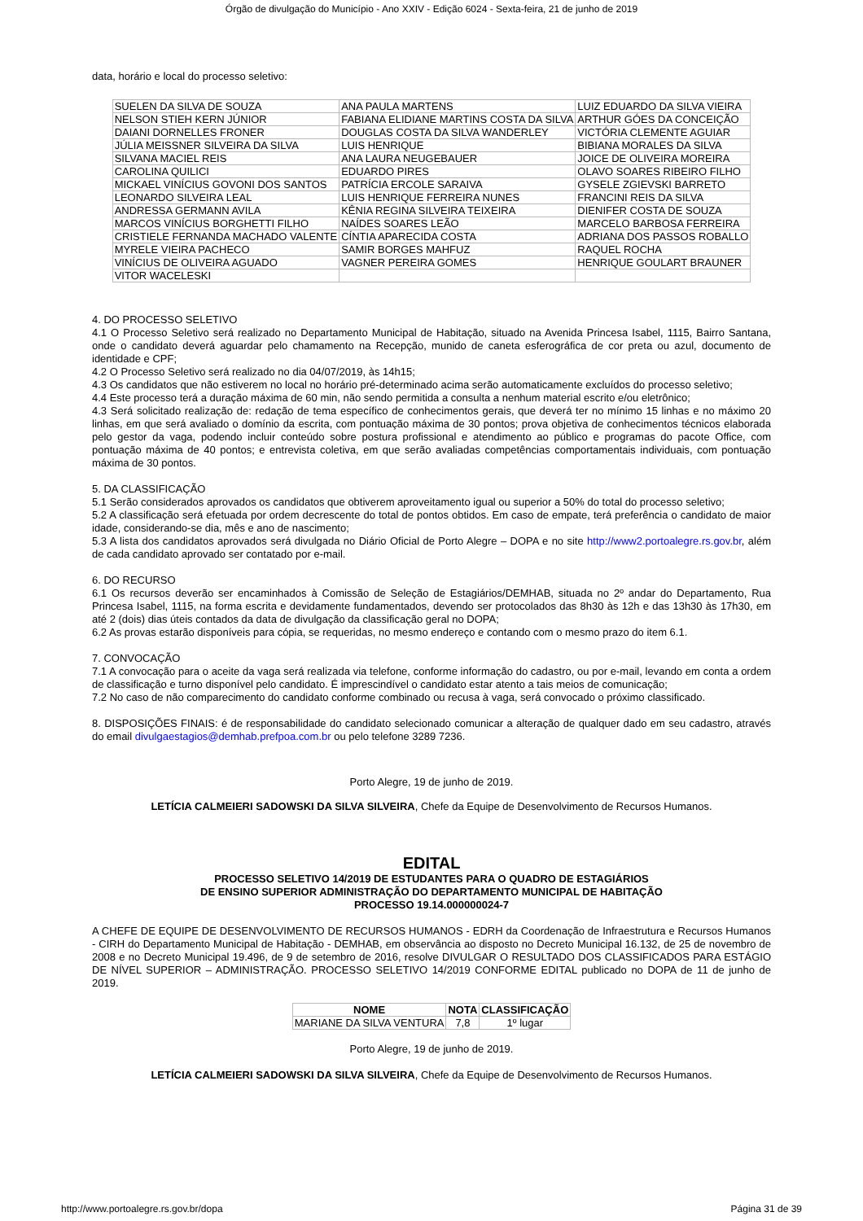Órgão de divulgação do Município - Ano XXIV - Edição 6024 - Sexta-feira, 21 de junho de 2019
data, horário e local do processo seletivo:
| SUELEN DA SILVA DE SOUZA | ANA PAULA MARTENS | LUIZ EDUARDO DA SILVA VIEIRA |
| NELSON STIEH KERN JÚNIOR | FABIANA ELIDIANE MARTINS COSTA DA SILVA | ARTHUR GÓES DA CONCEIÇÃO |
| DAIANI DORNELLES FRONER | DOUGLAS COSTA DA SILVA WANDERLEY | VICTÓRIA CLEMENTE AGUIAR |
| JÚLIA MEISSNER SILVEIRA DA SILVA | LUIS HENRIQUE | BIBIANA MORALES DA SILVA |
| SILVANA MACIEL REIS | ANA LAURA NEUGEBAUER | JOICE DE OLIVEIRA MOREIRA |
| CAROLINA QUILICI | EDUARDO PIRES | OLAVO SOARES RIBEIRO FILHO |
| MICKAEL VINÍCIUS GOVONI DOS SANTOS | PATRÍCIA ERCOLE SARAIVA | GYSELE ZGIEVSKI BARRETO |
| LEONARDO SILVEIRA LEAL | LUIS HENRIQUE FERREIRA NUNES | FRANCINI REIS DA SILVA |
| ANDRESSA GERMANN AVILA | KÊNIA REGINA SILVEIRA TEIXEIRA | DIENIFER COSTA DE SOUZA |
| MARCOS VINÍCIUS BORGHETTI FILHO | NAÍDES SOARES LEÃO | MARCELO BARBOSA FERREIRA |
| CRISTIELE FERNANDA MACHADO VALENTE | CÍNTIA APARECIDA COSTA | ADRIANA DOS PASSOS ROBALLO |
| MYRELE VIEIRA PACHECO | SAMIR BORGES MAHFUZ | RAQUEL ROCHA |
| VINÍCIUS DE OLIVEIRA AGUADO | VAGNER PEREIRA GOMES | HENRIQUE GOULART BRAUNER |
| VITOR WACELESKI | | |
4. DO PROCESSO SELETIVO
4.1 O Processo Seletivo será realizado no Departamento Municipal de Habitação, situado na Avenida Princesa Isabel, 1115, Bairro Santana, onde o candidato deverá aguardar pelo chamamento na Recepção, munido de caneta esferográfica de cor preta ou azul, documento de identidade e CPF;
4.2 O Processo Seletivo será realizado no dia 04/07/2019, às 14h15;
4.3 Os candidatos que não estiverem no local no horário pré-determinado acima serão automaticamente excluídos do processo seletivo;
4.4 Este processo terá a duração máxima de 60 min, não sendo permitida a consulta a nenhum material escrito e/ou eletrônico;
4.3 Será solicitado realização de: redação de tema específico de conhecimentos gerais, que deverá ter no mínimo 15 linhas e no máximo 20 linhas, em que será avaliado o domínio da escrita, com pontuação máxima de 30 pontos; prova objetiva de conhecimentos técnicos elaborada pelo gestor da vaga, podendo incluir conteúdo sobre postura profissional e atendimento ao público e programas do pacote Office, com pontuação máxima de 40 pontos; e entrevista coletiva, em que serão avaliadas competências comportamentais individuais, com pontuação máxima de 30 pontos.
5. DA CLASSIFICAÇÃO
5.1 Serão considerados aprovados os candidatos que obtiverem aproveitamento igual ou superior a 50% do total do processo seletivo;
5.2 A classificação será efetuada por ordem decrescente do total de pontos obtidos. Em caso de empate, terá preferência o candidato de maior idade, considerando-se dia, mês e ano de nascimento;
5.3 A lista dos candidatos aprovados será divulgada no Diário Oficial de Porto Alegre – DOPA e no site http://www2.portoalegre.rs.gov.br, além de cada candidato aprovado ser contatado por e-mail.
6. DO RECURSO
6.1 Os recursos deverão ser encaminhados à Comissão de Seleção de Estagiários/DEMHAB, situada no 2º andar do Departamento, Rua Princesa Isabel, 1115, na forma escrita e devidamente fundamentados, devendo ser protocolados das 8h30 às 12h e das 13h30 às 17h30, em até 2 (dois) dias úteis contados da data de divulgação da classificação geral no DOPA;
6.2 As provas estarão disponíveis para cópia, se requeridas, no mesmo endereço e contando com o mesmo prazo do item 6.1.
7. CONVOCAÇÃO
7.1 A convocação para o aceite da vaga será realizada via telefone, conforme informação do cadastro, ou por e-mail, levando em conta a ordem de classificação e turno disponível pelo candidato. É imprescindível o candidato estar atento a tais meios de comunicação;
7.2 No caso de não comparecimento do candidato conforme combinado ou recusa à vaga, será convocado o próximo classificado.
8. DISPOSIÇÕES FINAIS: é de responsabilidade do candidato selecionado comunicar a alteração de qualquer dado em seu cadastro, através do email divulgaestagios@demhab.prefpoa.com.br ou pelo telefone 3289 7236.
Porto Alegre, 19 de junho de 2019.
LETÍCIA CALMEIERI SADOWSKI DA SILVA SILVEIRA, Chefe da Equipe de Desenvolvimento de Recursos Humanos.
EDITAL
PROCESSO SELETIVO 14/2019 DE ESTUDANTES PARA O QUADRO DE ESTAGIÁRIOS
DE ENSINO SUPERIOR ADMINISTRAÇÃO DO DEPARTAMENTO MUNICIPAL DE HABITAÇÃO
PROCESSO 19.14.000000024-7
A CHEFE DE EQUIPE DE DESENVOLVIMENTO DE RECURSOS HUMANOS - EDRH da Coordenação de Infraestrutura e Recursos Humanos - CIRH do Departamento Municipal de Habitação - DEMHAB, em observância ao disposto no Decreto Municipal 16.132, de 25 de novembro de 2008 e no Decreto Municipal 19.496, de 9 de setembro de 2016, resolve DIVULGAR O RESULTADO DOS CLASSIFICADOS PARA ESTÁGIO DE NÍVEL SUPERIOR – ADMINISTRAÇÃO. PROCESSO SELETIVO 14/2019 CONFORME EDITAL publicado no DOPA de 11 de junho de 2019.
| NOME | NOTA | CLASSIFICAÇÃO |
| --- | --- | --- |
| MARIANE DA SILVA VENTURA | 7,8 | 1º lugar |
Porto Alegre, 19 de junho de 2019.
LETÍCIA CALMEIERI SADOWSKI DA SILVA SILVEIRA, Chefe da Equipe de Desenvolvimento de Recursos Humanos.
http://www.portoalegre.rs.gov.br/dopa Página 31 de 39